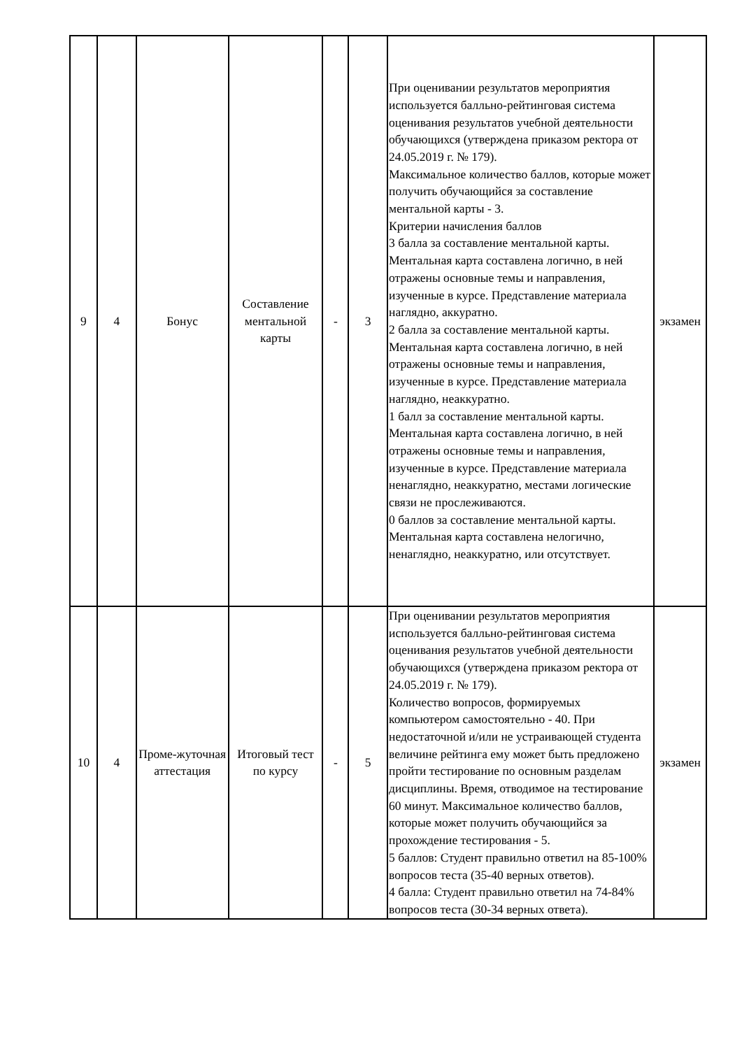| 9 | 4 | Бонус | Составление ментальной карты | - | 3 | При оценивании результатов мероприятия используется балльно-рейтинговая система оценивания результатов учебной деятельности обучающихся (утверждена приказом ректора от 24.05.2019 г. № 179). Максимальное количество баллов, которые может получить обучающийся за составление ментальной карты - 3. Критерии начисления баллов 3 балла за составление ментальной карты. Ментальная карта составлена логично, в ней отражены основные темы и направления, изученные в курсе. Представление материала наглядно, аккуратно. 2 балла за составление ментальной карты. Ментальная карта составлена логично, в ней отражены основные темы и направления, изученные в курсе. Представление материала наглядно, неаккуратно. 1 балл за составление ментальной карты. Ментальная карта составлена логично, в ней отражены основные темы и направления, изученные в курсе. Представление материала ненаглядно, неаккуратно, местами логические связи не прослеживаются. 0 баллов за составление ментальной карты. Ментальная карта составлена нелогично, ненаглядно, неаккуратно, или отсутствует. | экзамен |
| 10 | 4 | Проме-жуточная аттестация | Итоговый тест по курсу | - | 5 | При оценивании результатов мероприятия используется балльно-рейтинговая система оценивания результатов учебной деятельности обучающихся (утверждена приказом ректора от 24.05.2019 г. № 179). Количество вопросов, формируемых компьютером самостоятельно - 40. При недостаточной и/или не устраивающей студента величине рейтинга ему может быть предложено пройти тестирование по основным разделам дисциплины. Время, отводимое на тестирование 60 минут. Максимальное количество баллов, которые может получить обучающийся за прохождение тестирования - 5. 5 баллов: Студент правильно ответил на 85-100% вопросов теста (35-40 верных ответов). 4 балла: Студент правильно ответил на 74-84% вопросов теста (30-34 верных ответа). | экзамен |